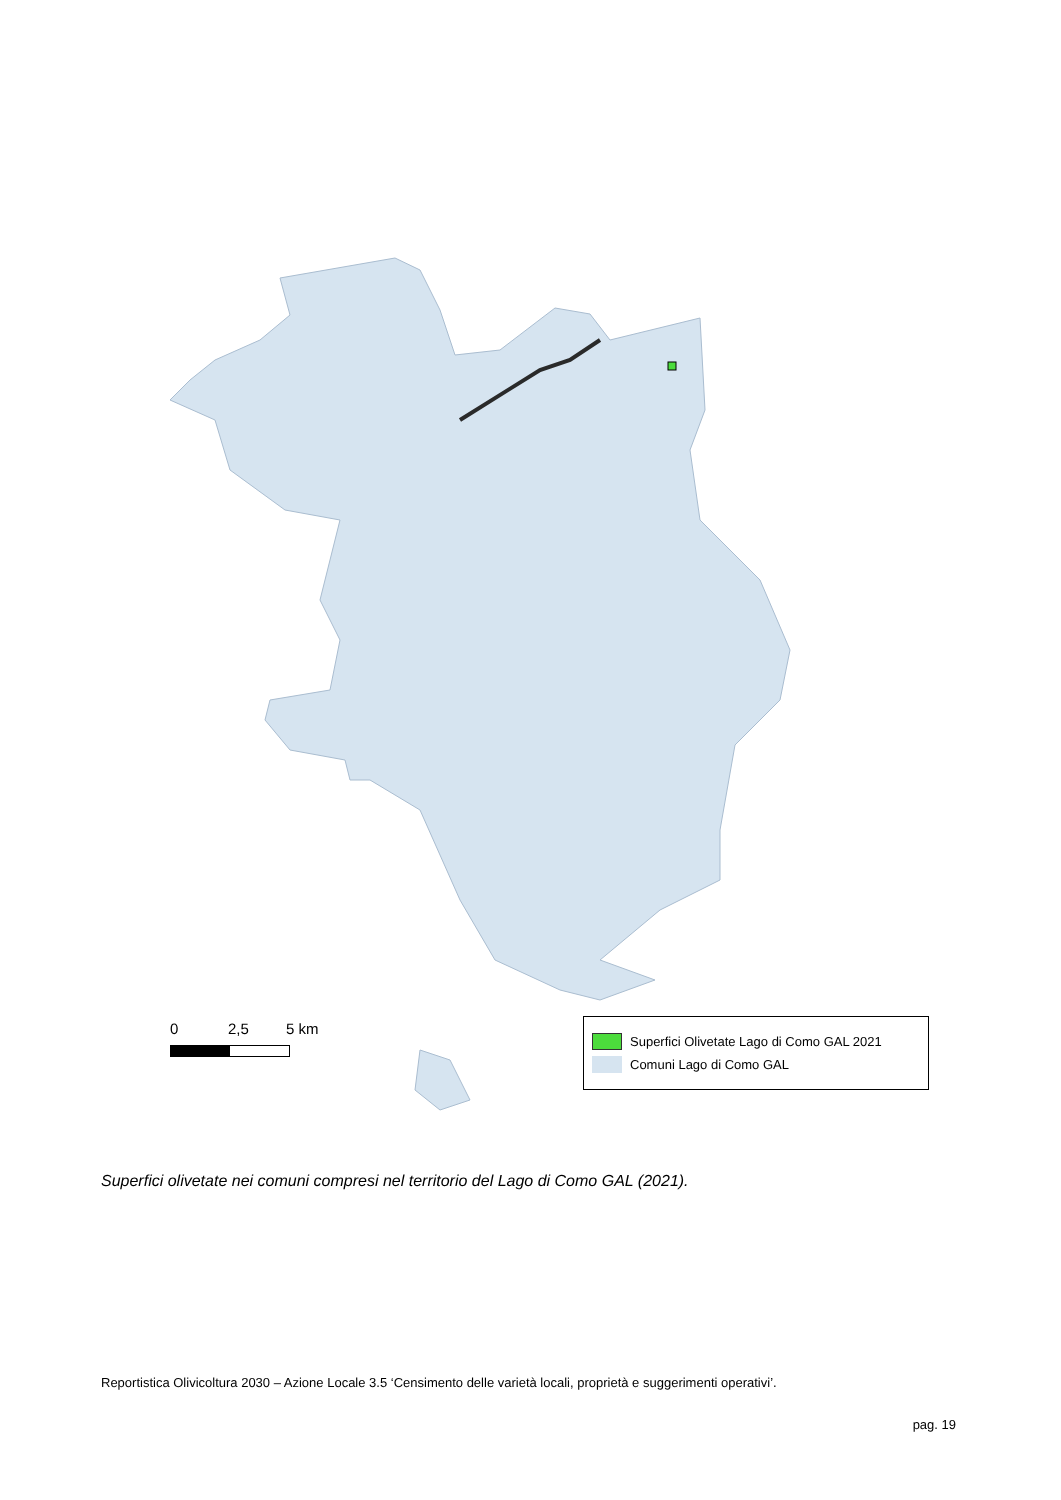0 2,5 5 km
Superfici Olivetate Lago di Como GAL 2021
Comuni Lago di Como GAL
Superfici olivetate nei comuni compresi nel territorio del Lago di Como GAL (2021).
Reportistica Olivicoltura 2030 – Azione Locale 3.5 ‘Censimento delle varietà locali, proprietà e suggerimenti operativi’.
pag. 19